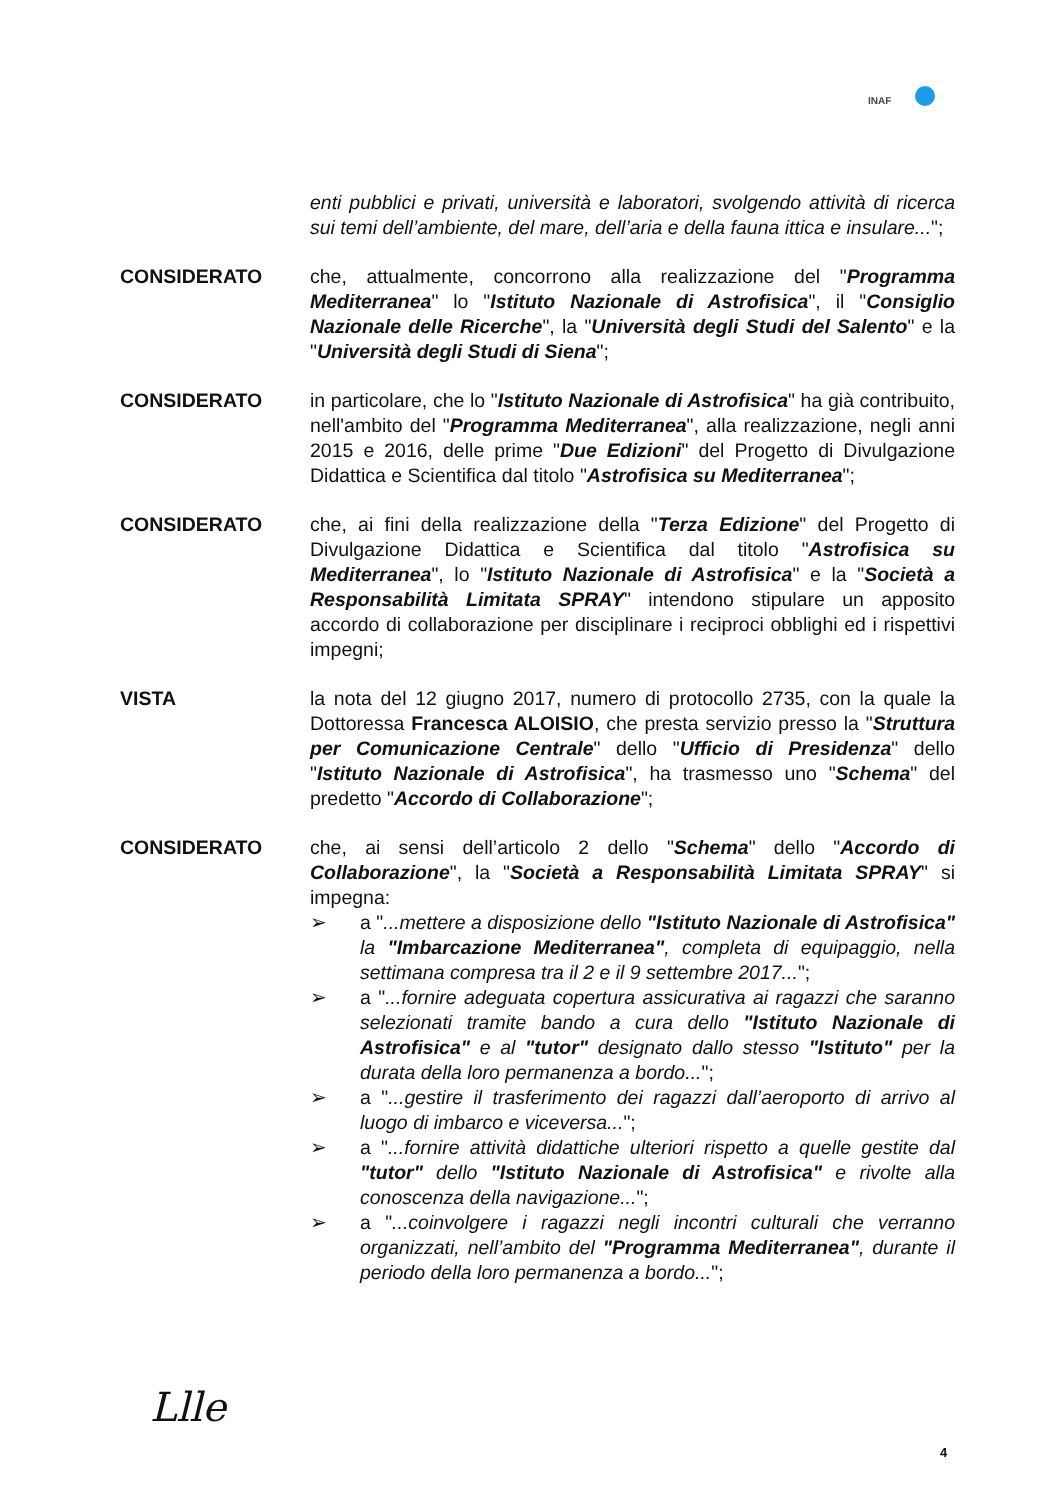INAF
enti pubblici e privati, università e laboratori, svolgendo attività di ricerca sui temi dell’ambiente, del mare, dell’aria e della fauna ittica e insulare...";
CONSIDERATO che, attualmente, concorrono alla realizzazione del "Programma Mediterranea" lo "Istituto Nazionale di Astrofisica", il "Consiglio Nazionale delle Ricerche", la "Università degli Studi del Salento" e la "Università degli Studi di Siena";
CONSIDERATO in particolare, che lo "Istituto Nazionale di Astrofisica" ha già contribuito, nell'ambito del "Programma Mediterranea", alla realizzazione, negli anni 2015 e 2016, delle prime "Due Edizioni" del Progetto di Divulgazione Didattica e Scientifica dal titolo "Astrofisica su Mediterranea";
CONSIDERATO che, ai fini della realizzazione della "Terza Edizione" del Progetto di Divulgazione Didattica e Scientifica dal titolo "Astrofisica su Mediterranea", lo "Istituto Nazionale di Astrofisica" e la "Società a Responsabilità Limitata SPRAY" intendono stipulare un apposito accordo di collaborazione per disciplinare i reciproci obblighi ed i rispettivi impegni;
VISTA la nota del 12 giugno 2017, numero di protocollo 2735, con la quale la Dottoressa Francesca ALOISIO, che presta servizio presso la "Struttura per Comunicazione Centrale" dello "Ufficio di Presidenza" dello "Istituto Nazionale di Astrofisica", ha trasmesso uno "Schema" del predetto "Accordo di Collaborazione";
CONSIDERATO che, ai sensi dell’articolo 2 dello "Schema" dello "Accordo di Collaborazione", la "Società a Responsabilità Limitata SPRAY" si impegna:
➢ a "...mettere a disposizione dello "Istituto Nazionale di Astrofisica" la "Imbarcazione Mediterranea", completa di equipaggio, nella settimana compresa tra il 2 e il 9 settembre 2017...";
➢ a "...fornire adeguata copertura assicurativa ai ragazzi che saranno selezionati tramite bando a cura dello "Istituto Nazionale di Astrofisica" e al "tutor" designato dallo stesso "Istituto" per la durata della loro permanenza a bordo...";
➢ a "...gestire il trasferimento dei ragazzi dall’aeroporto di arrivo al luogo di imbarco e viceversa...";
➢ a "...fornire attività didattiche ulteriori rispetto a quelle gestite dal "tutor" dello "Istituto Nazionale di Astrofisica" e rivolte alla conoscenza della navigazione...";
➢ a "...coinvolgere i ragazzi negli incontri culturali che verranno organizzati, nell’ambito del "Programma Mediterranea", durante il periodo della loro permanenza a bordo...";
Llle
4